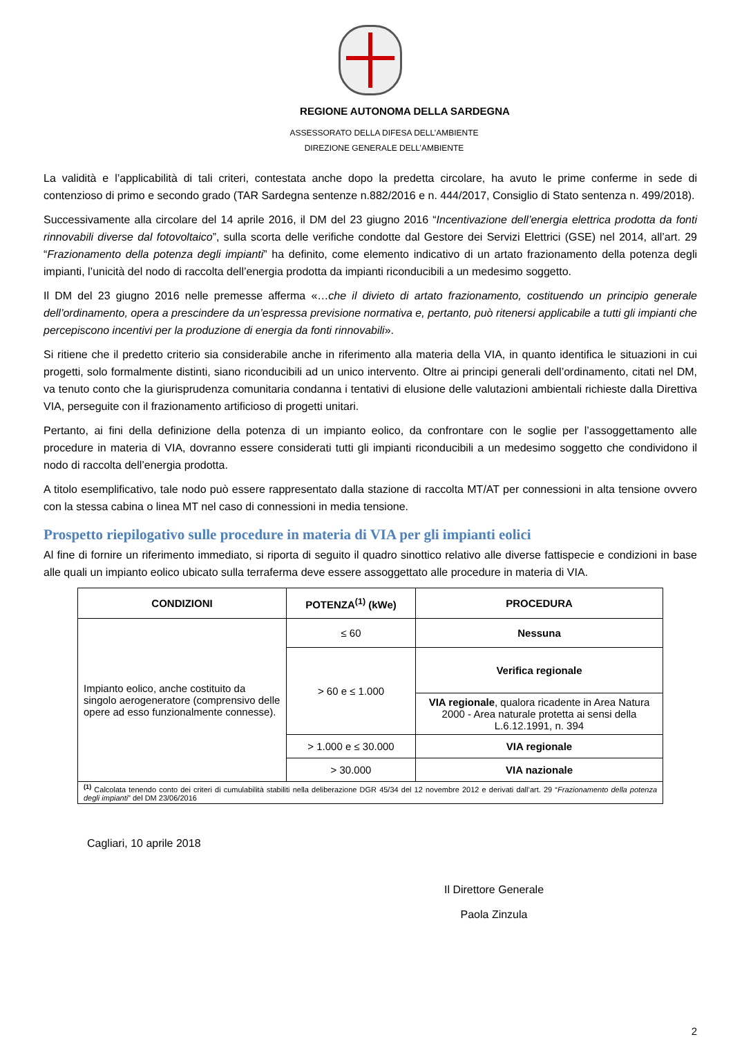REGIONE AUTONOMA DELLA SARDEGNA
ASSESSORATO DELLA DIFESA DELL’AMBIENTE
DIREZIONE GENERALE DELL’AMBIENTE
La validità e l’applicabilità di tali criteri, contestata anche dopo la predetta circolare, ha avuto le prime conferme in sede di contenzioso di primo e secondo grado (TAR Sardegna sentenze n.882/2016 e n. 444/2017, Consiglio di Stato sentenza n. 499/2018).
Successivamente alla circolare del 14 aprile 2016, il DM del 23 giugno 2016 “Incentivazione dell’energia elettrica prodotta da fonti rinnovabili diverse dal fotovoltaico”, sulla scorta delle verifiche condotte dal Gestore dei Servizi Elettrici (GSE) nel 2014, all’art. 29 “Frazionamento della potenza degli impianti” ha definito, come elemento indicativo di un artato frazionamento della potenza degli impianti, l’unicità del nodo di raccolta dell’energia prodotta da impianti riconducibili a un medesimo soggetto.
Il DM del 23 giugno 2016 nelle premesse afferma «…che il divieto di artato frazionamento, costituendo un principio generale dell’ordinamento, opera a prescindere da un’espressa previsione normativa e, pertanto, può ritenersi applicabile a tutti gli impianti che percepiscono incentivi per la produzione di energia da fonti rinnovabili».
Si ritiene che il predetto criterio sia considerabile anche in riferimento alla materia della VIA, in quanto identifica le situazioni in cui progetti, solo formalmente distinti, siano riconducibili ad un unico intervento. Oltre ai principi generali dell’ordinamento, citati nel DM, va tenuto conto che la giurisprudenza comunitaria condanna i tentativi di elusione delle valutazioni ambientali richieste dalla Direttiva VIA, perseguite con il frazionamento artificioso di progetti unitari.
Pertanto, ai fini della definizione della potenza di un impianto eolico, da confrontare con le soglie per l’assoggettamento alle procedure in materia di VIA, dovranno essere considerati tutti gli impianti riconducibili a un medesimo soggetto che condividono il nodo di raccolta dell’energia prodotta.
A titolo esemplificativo, tale nodo può essere rappresentato dalla stazione di raccolta MT/AT per connessioni in alta tensione ovvero con la stessa cabina o linea MT nel caso di connessioni in media tensione.
Prospetto riepilogativo sulle procedure in materia di VIA per gli impianti eolici
Al fine di fornire un riferimento immediato, si riporta di seguito il quadro sinottico relativo alle diverse fattispecie e condizioni in base alle quali un impianto eolico ubicato sulla terraferma deve essere assoggettato alle procedure in materia di VIA.
| CONDIZIONI | POTENZA<sup>(1)</sup> (kWe) | PROCEDURA |
| --- | --- | --- |
| Impianto eolico, anche costituito da singolo aerogeneratore (comprensivo delle opere ad esso funzionalmente connesse). | ≤ 60 | Nessuna |
| | > 60 e ≤ 1.000 | Verifica regionale |
| | | VIA regionale , qualora ricadente in Area Natura 2000 - Area naturale protetta ai sensi della L.6.12.1991, n. 394 |
| | > 1.000 e ≤ 30.000 | VIA regionale |
| | > 30.000 | VIA nazionale |
| <sup>(1)</sup> Calcolata tenendo conto dei criteri di cumulabilità stabiliti nella deliberazione DGR 45/34 del 12 novembre 2012 e derivati dall’art. 29 “ Frazionamento della potenza degli impianti ” del DM 23/06/2016 | | |
Cagliari, 10 aprile 2018
Il Direttore Generale
Paola Zinzula
2